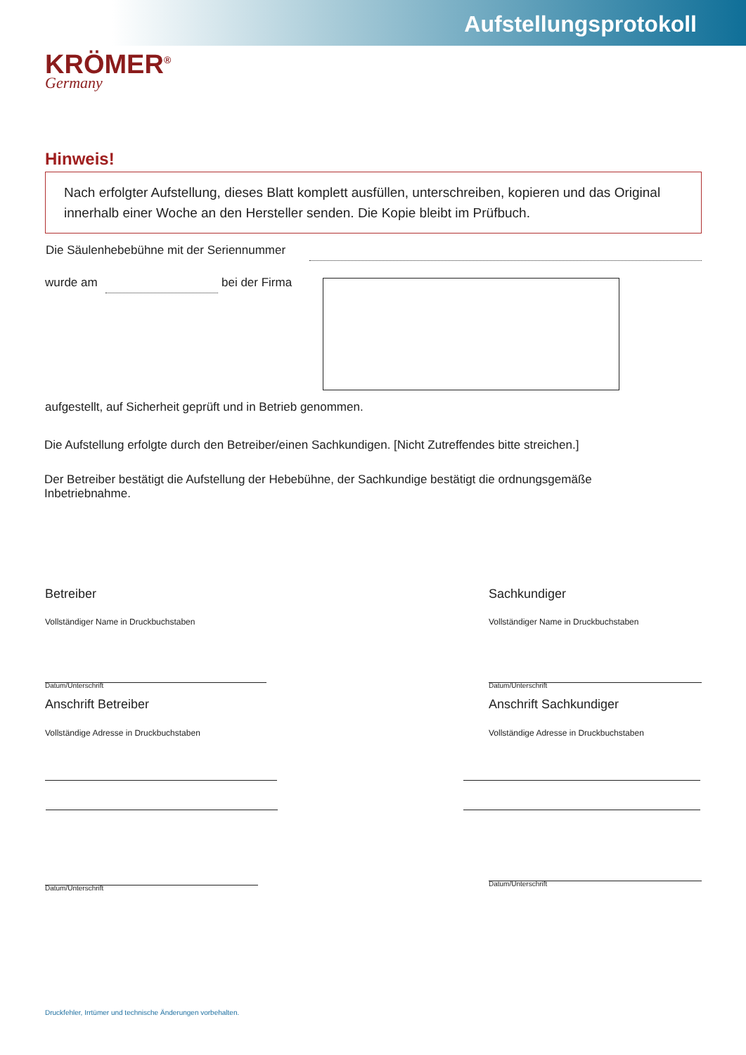Aufstellungsprotokoll
KRÖMER<sup>®</sup>
Germany
Hinweis!
Nach erfolgter Aufstellung, dieses Blatt komplett ausfüllen, unterschreiben, kopieren und das Original innerhalb einer Woche an den Hersteller senden. Die Kopie bleibt im Prüfbuch.
Die Säulenhebebühne mit der Seriennummer
wurde am bei der Firma
aufgestellt, auf Sicherheit geprüft und in Betrieb genommen.
Die Aufstellung erfolgte durch den Betreiber/einen Sachkundigen. [Nicht Zutreffendes bitte streichen.]
Der Betreiber bestätigt die Aufstellung der Hebebühne, der Sachkundige bestätigt die ordnungsgemäße Inbetriebnahme.
Betreiber Sachkundiger
Vollständiger Name in Druckbuchstaben
Vollständiger Name in Druckbuchstaben
Datum/Unterschrift Datum/Unterschrift
Anschrift Betreiber Anschrift Sachkundiger
Vollständige Adresse in Druckbuchstaben
Vollständige Adresse in Druckbuchstaben
Datum/Unterschrift
Datum/Unterschrift
Druckfehler, Irrtümer und technische Änderungen vorbehalten.